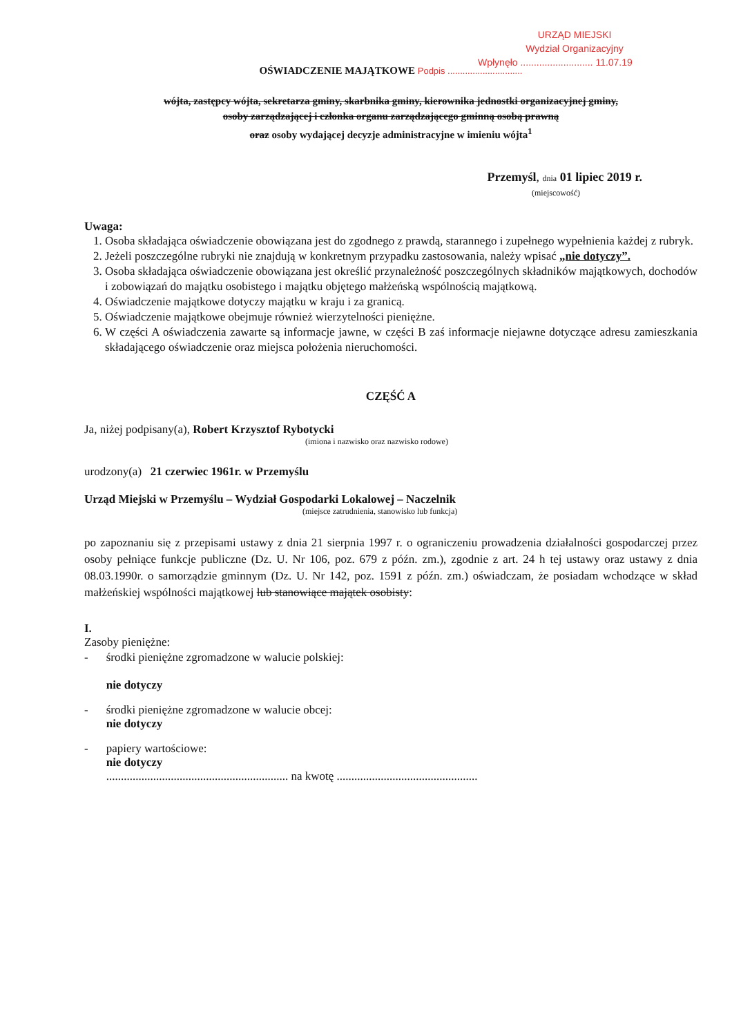URZĄD MIEJSKI
Wydział Organizacyjny
Wpłynęło ........................... 11.07.19
OŚWIADCZENIE MAJĄTKOWE Podpis ..............................
wójta, zastępcy wójta, sekretarza gminy, skarbnika gminy, kierownika jednostki organizacyjnej gminy,
osoby zarządzającej i członka organu zarządzającego gminną osobą prawną
oraz osoby wydającej decyzje administracyjne w imieniu wójta<sup>1</sup>
Przemyśl, dnia 01 lipiec 2019 r.
(miejscowość)
Uwaga:
1. Osoba składająca oświadczenie obowiązana jest do zgodnego z prawdą, starannego i zupełnego wypełnienia każdej z rubryk.
2. Jeżeli poszczególne rubryki nie znajdują w konkretnym przypadku zastosowania, należy wpisać „nie dotyczy”.
3. Osoba składająca oświadczenie obowiązana jest określić przynależność poszczególnych składników majątkowych, dochodów i zobowiązań do majątku osobistego i majątku objętego małżeńską wspólnością majątkową.
4. Oświadczenie majątkowe dotyczy majątku w kraju i za granicą.
5. Oświadczenie majątkowe obejmuje również wierzytelności pieniężne.
6. W części A oświadczenia zawarte są informacje jawne, w części B zaś informacje niejawne dotyczące adresu zamieszkania składającego oświadczenie oraz miejsca położenia nieruchomości.
CZĘŚĆ A
Ja, niżej podpisany(a), Robert Krzysztof Rybotycki
(imiona i nazwisko oraz nazwisko rodowe)
urodzony(a) 21 czerwiec 1961r. w Przemyślu
Urząd Miejski w Przemyślu – Wydział Gospodarki Lokalowej – Naczelnik
(miejsce zatrudnienia, stanowisko lub funkcja)
po zapoznaniu się z przepisami ustawy z dnia 21 sierpnia 1997 r. o ograniczeniu prowadzenia działalności gospodarczej przez osoby pełniące funkcje publiczne (Dz. U. Nr 106, poz. 679 z późn. zm.), zgodnie z art. 24 h tej ustawy oraz ustawy z dnia 08.03.1990r. o samorządzie gminnym (Dz. U. Nr 142, poz. 1591 z późn. zm.) oświadczam, że posiadam wchodzące w skład małżeńskiej wspólności majątkowej lub stanowiące majątek osobisty:
I.
Zasoby pieniężne:
- środki pieniężne zgromadzone w walucie polskiej:
nie dotyczy
- środki pieniężne zgromadzone w walucie obcej:
nie dotyczy
- papiery wartościowe:
nie dotyczy
.............................................................. na kwotę ................................................